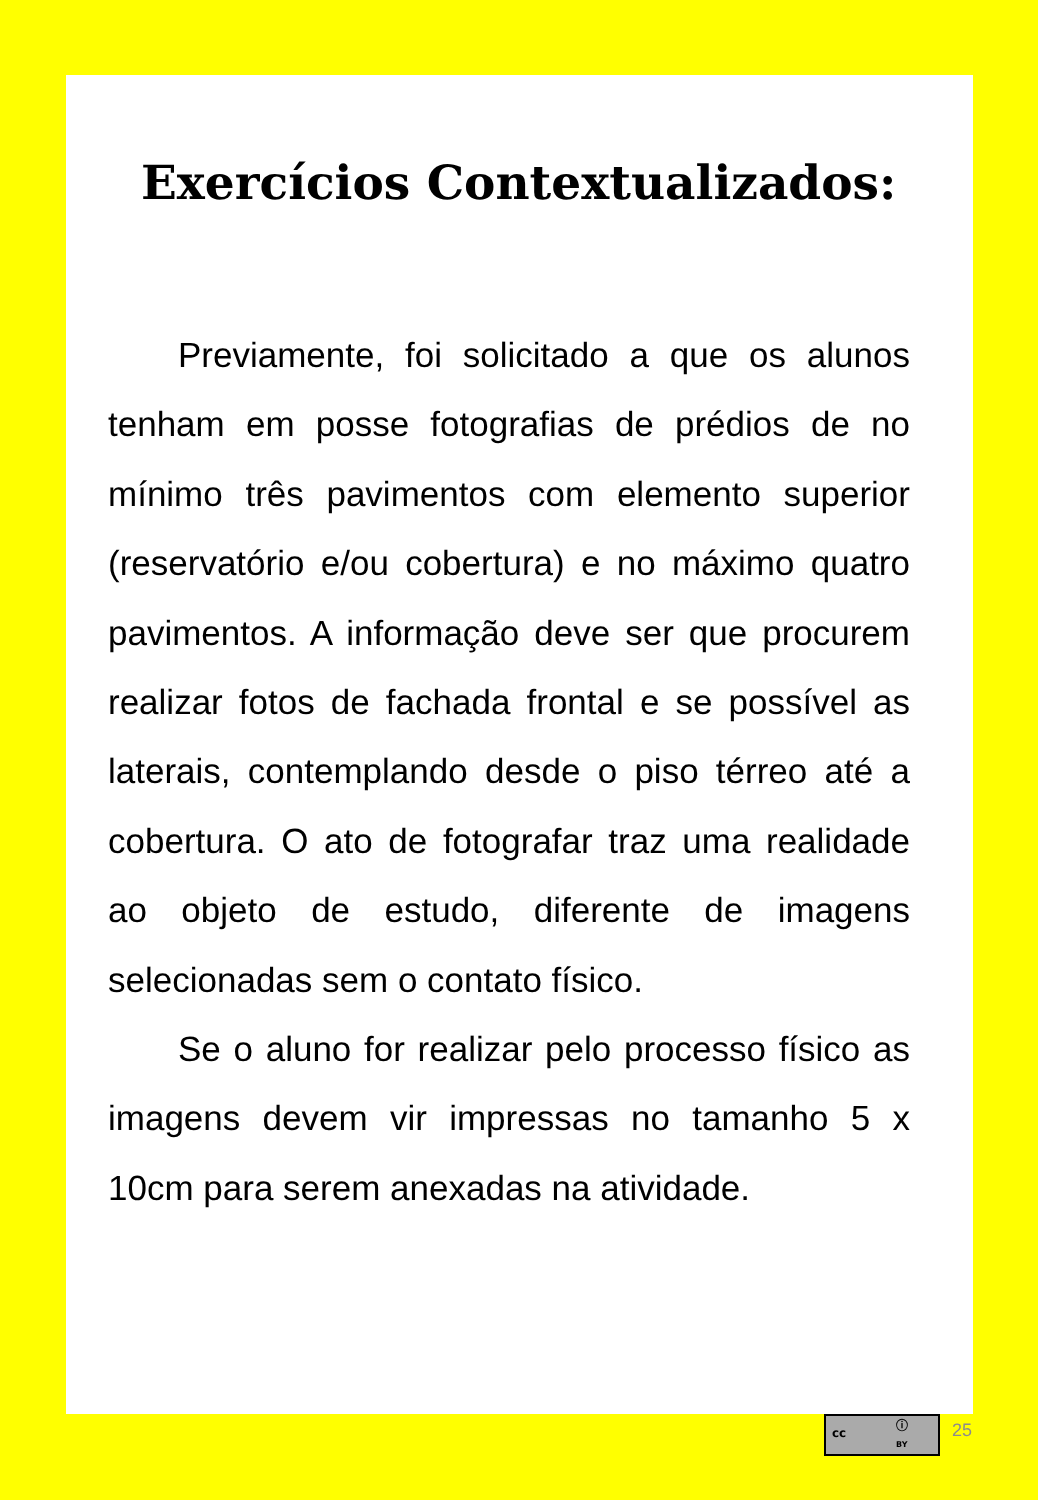Exercícios Contextualizados:
Previamente, foi solicitado a que os alunos tenham em posse fotografias de prédios de no mínimo três pavimentos com elemento superior (reservatório e/ou cobertura) e no máximo quatro pavimentos. A informação deve ser que procurem realizar fotos de fachada frontal e se possível as laterais, contemplando desde o piso térreo até a cobertura. O ato de fotografar traz uma realidade ao objeto de estudo, diferente de imagens selecionadas sem o contato físico.
Se o aluno for realizar pelo processo físico as imagens devem vir impressas no tamanho 5 x 10cm para serem anexadas na atividade.
cc
ⓘ
BY
25